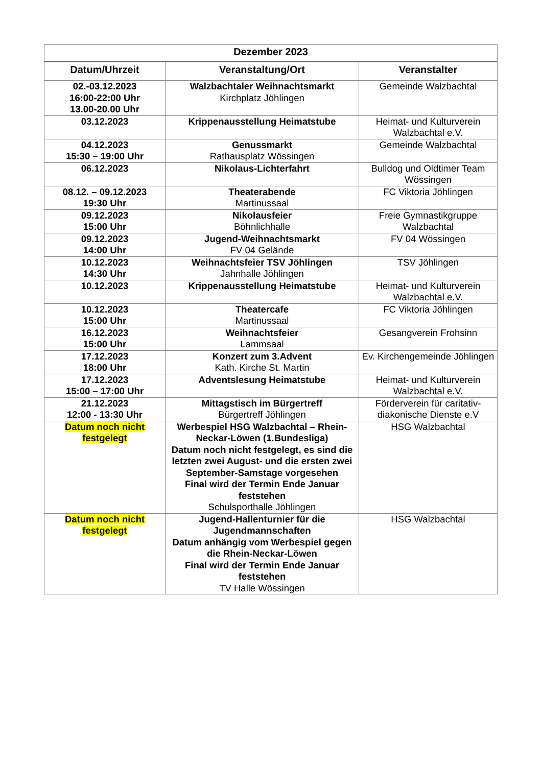| Dezember 2023 | | |
| --- | --- | --- |
| Datum/Uhrzeit | Veranstaltung/Ort | Veranstalter |
| 02.-03.12.2023 16:00-22:00 Uhr 13.00-20.00 Uhr | Walzbachtaler Weihnachtsmarkt Kirchplatz Jöhlingen | Gemeinde Walzbachtal |
| 03.12.2023 | Krippenausstellung Heimatstube | Heimat- und Kulturverein Walzbachtal e.V. |
| 04.12.2023 15:30 – 19:00 Uhr | Genussmarkt Rathausplatz Wössingen | Gemeinde Walzbachtal |
| 06.12.2023 | Nikolaus-Lichterfahrt | Bulldog und Oldtimer Team Wössingen |
| 08.12. – 09.12.2023 19:30 Uhr | Theaterabende Martinussaal | FC Viktoria Jöhlingen |
| 09.12.2023 15:00 Uhr | Nikolausfeier Böhnlichhalle | Freie Gymnastikgruppe Walzbachtal |
| 09.12.2023 14:00 Uhr | Jugend-Weihnachtsmarkt FV 04 Gelände | FV 04 Wössingen |
| 10.12.2023 14:30 Uhr | Weihnachtsfeier TSV Jöhlingen Jahnhalle Jöhlingen | TSV Jöhlingen |
| 10.12.2023 | Krippenausstellung Heimatstube | Heimat- und Kulturverein Walzbachtal e.V. |
| 10.12.2023 15:00 Uhr | Theatercafe Martinussaal | FC Viktoria Jöhlingen |
| 16.12.2023 15:00 Uhr | Weihnachtsfeier Lammsaal | Gesangverein Frohsinn |
| 17.12.2023 18:00 Uhr | Konzert zum 3.Advent Kath. Kirche St. Martin | Ev. Kirchengemeinde Jöhlingen |
| 17.12.2023 15:00 – 17:00 Uhr | Adventslesung Heimatstube | Heimat- und Kulturverein Walzbachtal e.V. |
| 21.12.2023 12:00 - 13:30 Uhr | Mittagstisch im Bürgertreff Bürgertreff Jöhlingen | Förderverein für caritativ-diakonische Dienste e.V |
| Datum noch nicht festgelegt | Werbespiel HSG Walzbachtal – Rhein-Neckar-Löwen (1.Bundesliga) Datum noch nicht festgelegt, es sind die letzten zwei August- und die ersten zwei September-Samstage vorgesehen Final wird der Termin Ende Januar feststehen Schulsporthalle Jöhlingen | HSG Walzbachtal |
| Datum noch nicht festgelegt | Jugend-Hallenturnier für die Jugendmannschaften Datum anhängig vom Werbespiel gegen die Rhein-Neckar-Löwen Final wird der Termin Ende Januar feststehen TV Halle Wössingen | HSG Walzbachtal |